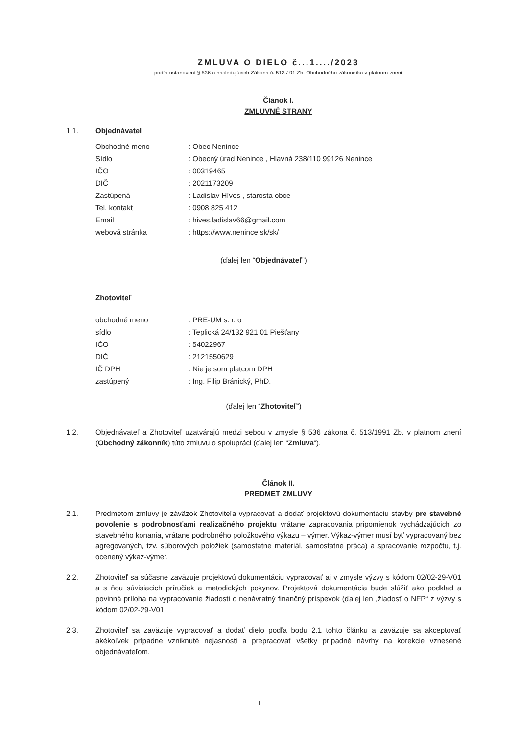ZMLUVA O DIELO č...1..../2023
podľa ustanovení § 536 a nasledujúcich Zákona č. 513 / 91 Zb. Obchodného zákonníka v platnom znení
Článok I.
ZMLUVNÉ STRANY
1.1. Objednávateľ
| Obchodné meno | : Obec Nenince |
| Sídlo | : Obecný úrad Nenince , Hlavná 238/110 99126 Nenince |
| IČO | : 00319465 |
| DIČ | : 2021173209 |
| Zastúpená | : Ladislav Híves , starosta obce |
| Tel. kontakt | : 0908 825 412 |
| Email | : hives.ladislav66@gmail.com |
| webová stránka | : https://www.nenince.sk/sk/ |
(ďalej len “Objednávateľ”)
Zhotoviteľ
| obchodné meno | : PRE-UM s. r. o |
| sídlo | : Teplická 24/132 921 01 Piešťany |
| IČO | : 54022967 |
| DIČ | : 2121550629 |
| IČ DPH | : Nie je som platcom DPH |
| zastúpený | : Ing. Filip Bránický, PhD. |
(ďalej len “Zhotoviteľ”)
1.2. Objednávateľ a Zhotoviteľ uzatvárajú medzi sebou v zmysle § 536 zákona č. 513/1991 Zb. v platnom znení (Obchodný zákonník) túto zmluvu o spolupráci (ďalej len “Zmluva”).
Článok II.
PREDMET ZMLUVY
2.1. Predmetom zmluvy je záväzok Zhotoviteľa vypracovať a dodať projektovú dokumentáciu stavby pre stavebné povolenie s podrobnosťami realizačného projektu vrátane zapracovania pripomienok vychádzajúcich zo stavebného konania, vrátane podrobného položkového výkazu – výmer. Výkaz-výmer musí byť vypracovaný bez agregovaných, tzv. súborových položiek (samostatne materiál, samostatne práca) a spracovanie rozpočtu, t.j. ocenený výkaz-výmer.
2.2. Zhotoviteľ sa súčasne zaväzuje projektovú dokumentáciu vypracovať aj v zmysle výzvy s kódom 02/02-29-V01 a s ňou súvisiacich príručiek a metodických pokynov. Projektová dokumentácia bude slúžiť ako podklad a povinná príloha na vypracovanie žiadosti o nenávratný finančný príspevok (ďalej len „žiadosť o NFP“ z výzvy s kódom 02/02-29-V01.
2.3. Zhotoviteľ sa zaväzuje vypracovať a dodať dielo podľa bodu 2.1 tohto článku a zaväzuje sa akceptovať akékoľvek prípadne vzniknuté nejasnosti a prepracovať všetky prípadné návrhy na korekcie vznesené objednávateľom.
1